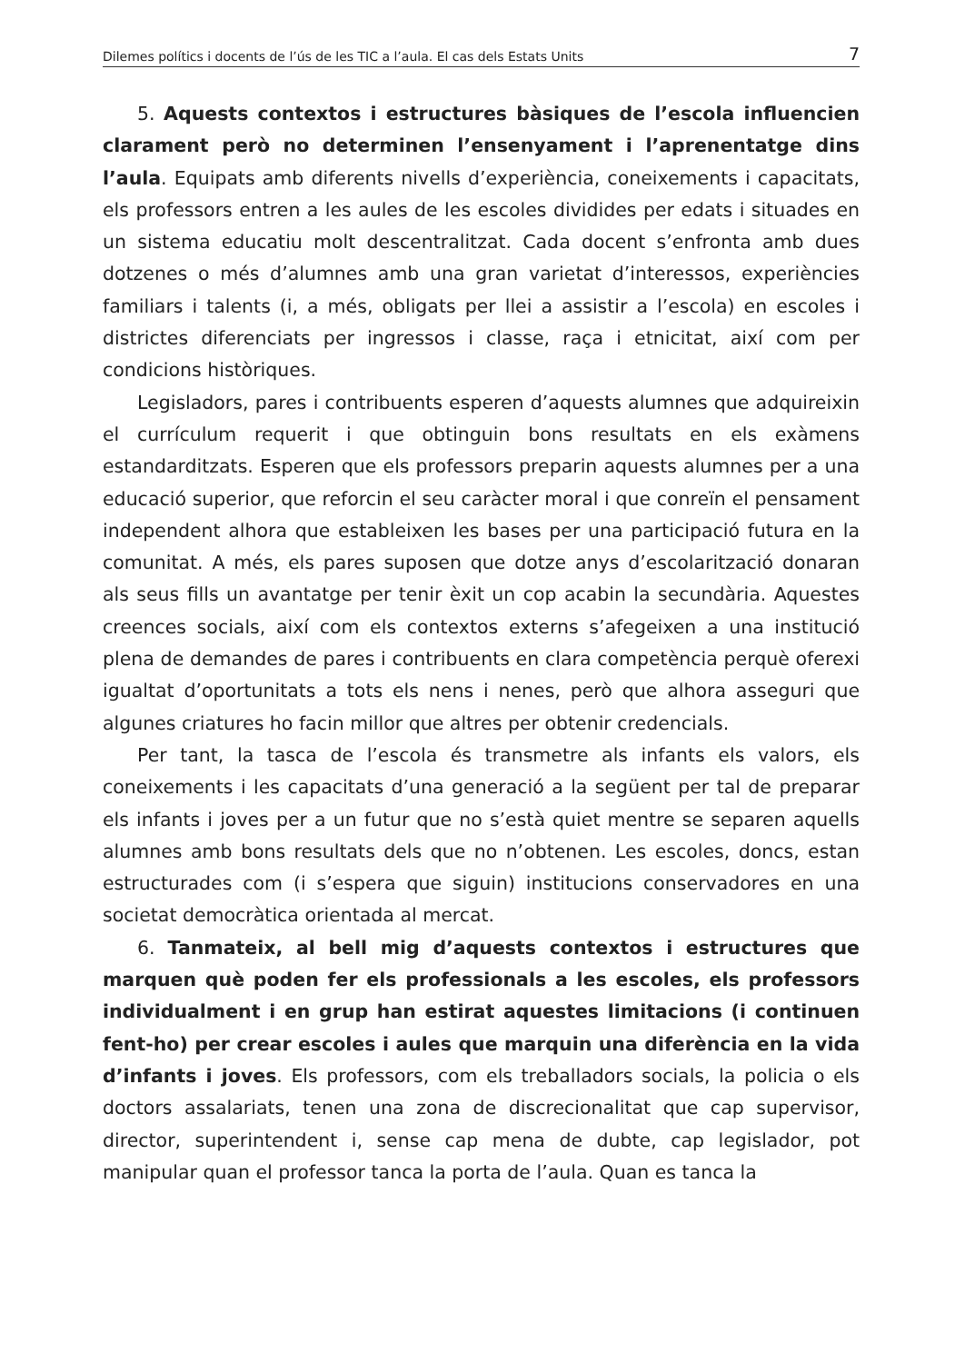Dilemes polítics i docents de l’ús de les TIC a l’aula. El cas dels Estats Units 7
5. Aquests contextos i estructures bàsiques de l’escola influencien clarament però no determinen l’ensenyament i l’aprenentatge dins l’aula. Equipats amb diferents nivells d’experiència, coneixements i capacitats, els professors entren a les aules de les escoles dividides per edats i situades en un sistema educatiu molt descentralitzat. Cada docent s’enfronta amb dues dotzenes o més d’alumnes amb una gran varietat d’interessos, experiències familiars i talents (i, a més, obligats per llei a assistir a l’escola) en escoles i districtes diferenciats per ingressos i classe, raça i etnicitat, així com per condicions històriques.
Legisladors, pares i contribuents esperen d’aquests alumnes que adquireixin el currículum requerit i que obtinguin bons resultats en els exàmens estandarditzats. Esperen que els professors preparin aquests alumnes per a una educació superior, que reforcin el seu caràcter moral i que conreïn el pensament independent alhora que estableixen les bases per una participació futura en la comunitat. A més, els pares suposen que dotze anys d’escolarització donaran als seus fills un avantatge per tenir èxit un cop acabin la secundària. Aquestes creences socials, així com els contextos externs s’afegeixen a una institució plena de demandes de pares i contribuents en clara competència perquè oferexi igualtat d’oportunitats a tots els nens i nenes, però que alhora asseguri que algunes criatures ho facin millor que altres per obtenir credencials.
Per tant, la tasca de l’escola és transmetre als infants els valors, els coneixements i les capacitats d’una generació a la següent per tal de preparar els infants i joves per a un futur que no s’està quiet mentre se separen aquells alumnes amb bons resultats dels que no n’obtenen. Les escoles, doncs, estan estructurades com (i s’espera que siguin) institucions conservadores en una societat democràtica orientada al mercat.
6. Tanmateix, al bell mig d’aquests contextos i estructures que marquen què poden fer els professionals a les escoles, els professors individualment i en grup han estirat aquestes limitacions (i continuen fent-ho) per crear escoles i aules que marquin una diferència en la vida d’infants i joves. Els professors, com els treballadors socials, la policia o els doctors assalariats, tenen una zona de discrecionalitat que cap supervisor, director, superintendent i, sense cap mena de dubte, cap legislador, pot manipular quan el professor tanca la porta de l’aula. Quan es tanca la